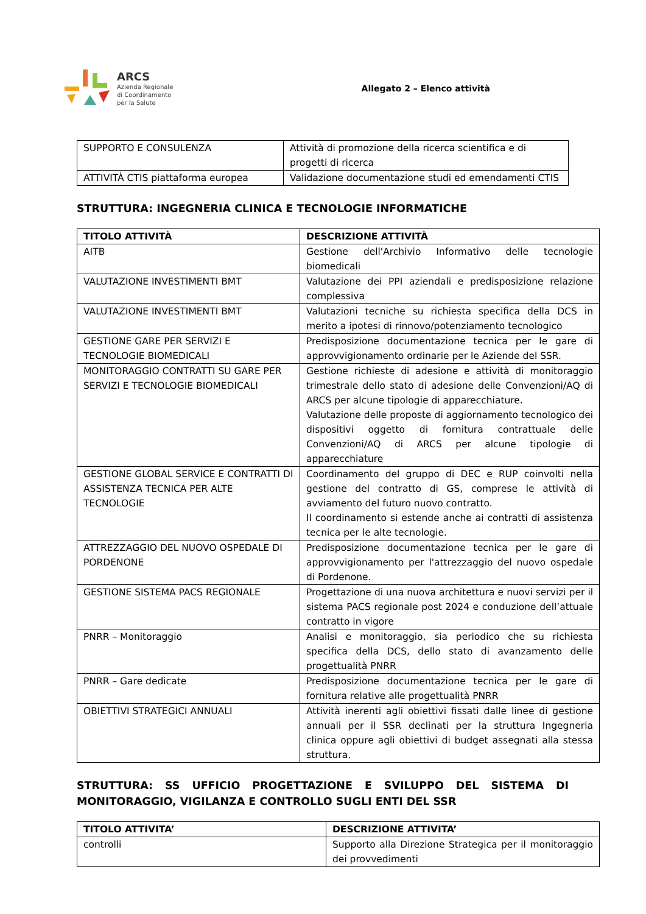ARCS
Azienda Regionale
di Coordinamento
per la Salute
Allegato 2 – Elenco attività
| SUPPORTO E CONSULENZA | Attività di promozione della ricerca scientifica e di progetti di ricerca |
| ATTIVITÀ CTIS piattaforma europea | Validazione documentazione studi ed emendamenti CTIS |
STRUTTURA: INGEGNERIA CLINICA E TECNOLOGIE INFORMATICHE
| TITOLO ATTIVITÀ | DESCRIZIONE ATTIVITÀ |
| --- | --- |
| AITB | Gestione dell'Archivio Informativo delle tecnologie biomedicali |
| VALUTAZIONE INVESTIMENTI BMT | Valutazione dei PPI aziendali e predisposizione relazione complessiva |
| VALUTAZIONE INVESTIMENTI BMT | Valutazioni tecniche su richiesta specifica della DCS in merito a ipotesi di rinnovo/potenziamento tecnologico |
| GESTIONE GARE PER SERVIZI E TECNOLOGIE BIOMEDICALI | Predisposizione documentazione tecnica per le gare di approvvigionamento ordinarie per le Aziende del SSR. |
| MONITORAGGIO CONTRATTI SU GARE PER SERVIZI E TECNOLOGIE BIOMEDICALI | Gestione richieste di adesione e attività di monitoraggio trimestrale dello stato di adesione delle Convenzioni/AQ di ARCS per alcune tipologie di apparecchiature. Valutazione delle proposte di aggiornamento tecnologico dei dispositivi oggetto di fornitura contrattuale delle Convenzioni/AQ di ARCS per alcune tipologie di apparecchiature |
| GESTIONE GLOBAL SERVICE E CONTRATTI DI ASSISTENZA TECNICA PER ALTE TECNOLOGIE | Coordinamento del gruppo di DEC e RUP coinvolti nella gestione del contratto di GS, comprese le attività di avviamento del futuro nuovo contratto. Il coordinamento si estende anche ai contratti di assistenza tecnica per le alte tecnologie. |
| ATTREZZAGGIO DEL NUOVO OSPEDALE DI PORDENONE | Predisposizione documentazione tecnica per le gare di approvvigionamento per l'attrezzaggio del nuovo ospedale di Pordenone. |
| GESTIONE SISTEMA PACS REGIONALE | Progettazione di una nuova architettura e nuovi servizi per il sistema PACS regionale post 2024 e conduzione dell’attuale contratto in vigore |
| PNRR – Monitoraggio | Analisi e monitoraggio, sia periodico che su richiesta specifica della DCS, dello stato di avanzamento delle progettualità PNRR |
| PNRR – Gare dedicate | Predisposizione documentazione tecnica per le gare di fornitura relative alle progettualità PNRR |
| OBIETTIVI STRATEGICI ANNUALI | Attività inerenti agli obiettivi fissati dalle linee di gestione annuali per il SSR declinati per la struttura Ingegneria clinica oppure agli obiettivi di budget assegnati alla stessa struttura. |
STRUTTURA: SS UFFICIO PROGETTAZIONE E SVILUPPO DEL SISTEMA DI MONITORAGGIO, VIGILANZA E CONTROLLO SUGLI ENTI DEL SSR
| TITOLO ATTIVITA’ | DESCRIZIONE ATTIVITA’ |
| --- | --- |
| controlli | Supporto alla Direzione Strategica per il monitoraggio dei provvedimenti |